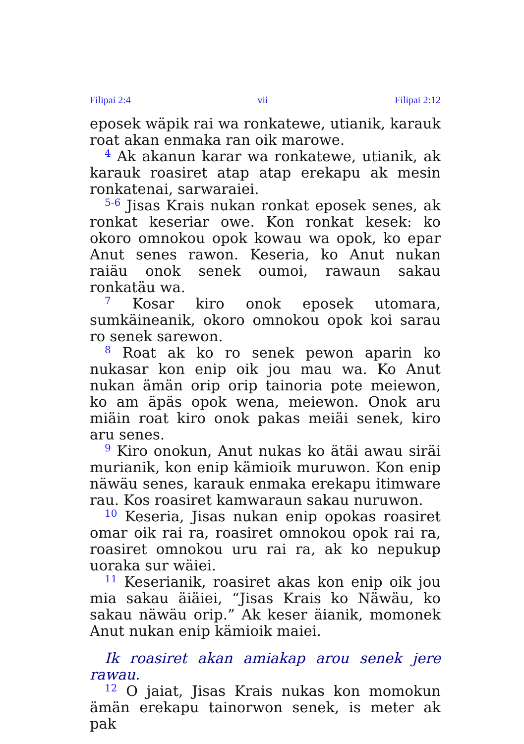Filipai 2:4 vii Filipai 2:12
eposek wäpik rai wa ronkatewe, utianik, karauk roat akan enmaka ran oik marowe.
<sup>4</sup> Ak akanun karar wa ronkatewe, utianik, ak karauk roasiret atap atap erekapu ak mesin ronkatenai, sarwaraiei.
<sup>5-6</sup> Jisas Krais nukan ronkat eposek senes, ak ronkat keseriar owe. Kon ronkat kesek: ko okoro omnokou opok kowau wa opok, ko epar Anut senes rawon. Keseria, ko Anut nukan raiäu onok senek oumoi, rawaun sakau ronkatäu wa.
<sup>7</sup> Kosar kiro onok eposek utomara, sumkäineanik, okoro omnokou opok koi sarau ro senek sarewon.
<sup>8</sup> Roat ak ko ro senek pewon aparin ko nukasar kon enip oik jou mau wa. Ko Anut nukan ämän orip orip tainoria pote meiewon, ko am äpäs opok wena, meiewon. Onok aru miäin roat kiro onok pakas meiäi senek, kiro aru senes.
<sup>9</sup> Kiro onokun, Anut nukas ko ätäi awau siräi murianik, kon enip kämioik muruwon. Kon enip näwäu senes, karauk enmaka erekapu itimware rau. Kos roasiret kamwaraun sakau nuruwon.
<sup>10</sup> Keseria, Jisas nukan enip opokas roasiret omar oik rai ra, roasiret omnokou opok rai ra, roasiret omnokou uru rai ra, ak ko nepukup uoraka sur wäiei.
<sup>11</sup> Keserianik, roasiret akas kon enip oik jou mia sakau äiäiei, “Jisas Krais ko Näwäu, ko sakau näwäu orip.” Ak keser äianik, momonek Anut nukan enip kämioik maiei.
Ik roasiret akan amiakap arou senek jere rawau.
<sup>12</sup> O jaiat, Jisas Krais nukas kon momokun ämän erekapu tainorwon senek, is meter ak pak